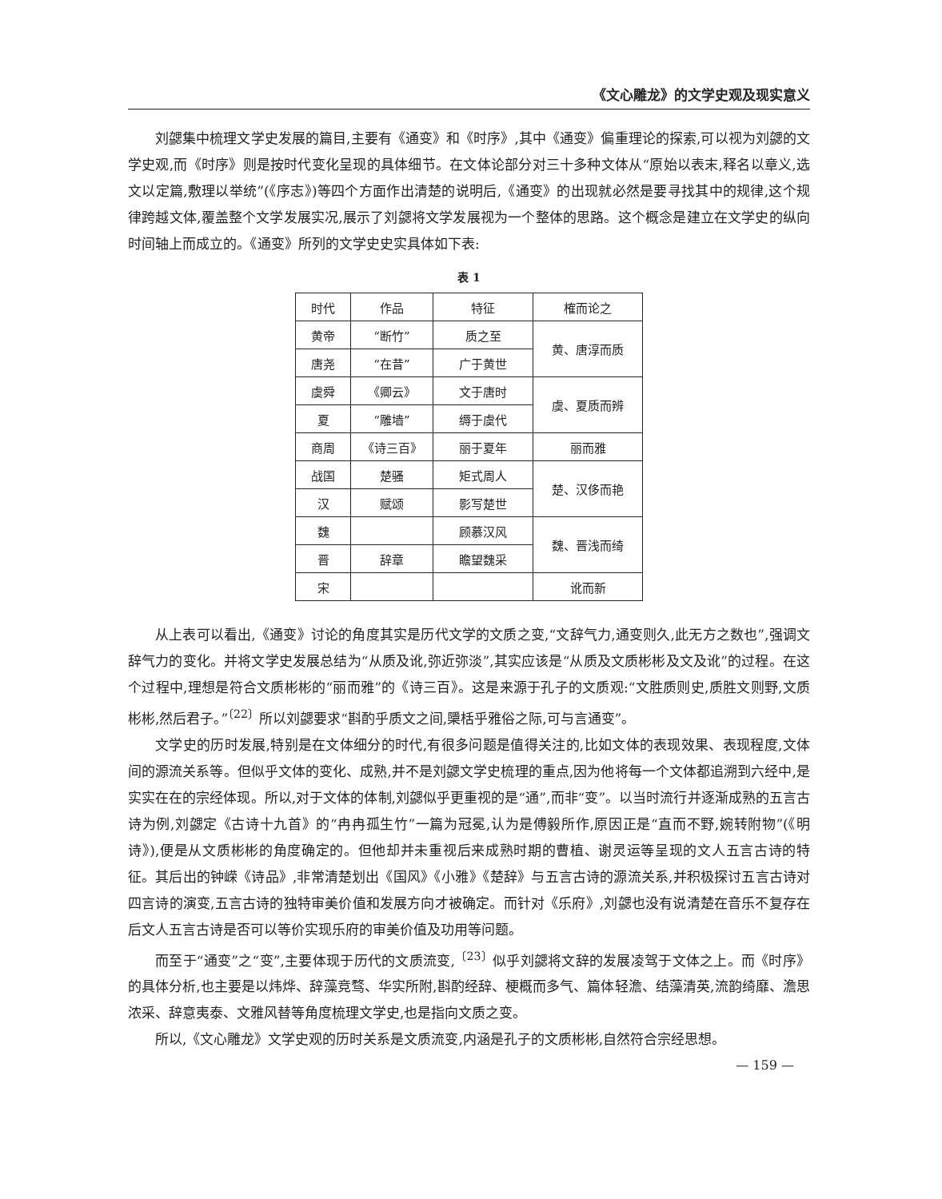《文心雕龙》的文学史观及现实意义
刘勰集中梳理文学史发展的篇目,主要有《通变》和《时序》,其中《通变》偏重理论的探索,可以视为刘勰的文学史观,而《时序》则是按时代变化呈现的具体细节。在文体论部分对三十多种文体从“原始以表末,释名以章义,选文以定篇,敷理以举统”(《序志》)等四个方面作出清楚的说明后,《通变》的出现就必然是要寻找其中的规律,这个规律跨越文体,覆盖整个文学发展实况,展示了刘勰将文学发展视为一个整体的思路。这个概念是建立在文学史的纵向时间轴上而成立的。《通变》所列的文学史史实具体如下表:
表 1
| 时代 | 作品 | 特征 | 榷而论之 |
| --- | --- | --- | --- |
| 黄帝 | “断竹” | 质之至 | 黄、唐淳而质 |
| 唐尧 | “在昔” | 广于黄世 | |
| 虞舜 | 《卿云》 | 文于唐时 | 虞、夏质而辨 |
| 夏 | “雕墙” | 缛于虞代 | |
| 商周 | 《诗三百》 | 丽于夏年 | 丽而雅 |
| 战国 | 楚骚 | 矩式周人 | 楚、汉侈而艳 |
| 汉 | 赋颂 | 影写楚世 | |
| 魏 | | 顾慕汉风 | 魏、晋浅而绮 |
| 晋 | 辞章 | 瞻望魏采 | |
| 宋 | | | 讹而新 |
从上表可以看出,《通变》讨论的角度其实是历代文学的文质之变,“文辞气力,通变则久,此无方之数也”,强调文辞气力的变化。并将文学史发展总结为“从质及讹,弥近弥淡”,其实应该是“从质及文质彬彬及文及讹”的过程。在这个过程中,理想是符合文质彬彬的“丽而雅”的《诗三百》。这是来源于孔子的文质观:“文胜质则史,质胜文则野,文质彬彬,然后君子。”<sup>〔22〕</sup>所以刘勰要求“斟酌乎质文之间,檃栝乎雅俗之际,可与言通变”。
文学史的历时发展,特别是在文体细分的时代,有很多问题是值得关注的,比如文体的表现效果、表现程度,文体间的源流关系等。但似乎文体的变化、成熟,并不是刘勰文学史梳理的重点,因为他将每一个文体都追溯到六经中,是实实在在的宗经体现。所以,对于文体的体制,刘勰似乎更重视的是“通”,而非“变”。以当时流行并逐渐成熟的五言古诗为例,刘勰定《古诗十九首》的“冉冉孤生竹”一篇为冠冕,认为是傅毅所作,原因正是“直而不野,婉转附物”(《明诗》),便是从文质彬彬的角度确定的。但他却并未重视后来成熟时期的曹植、谢灵运等呈现的文人五言古诗的特征。其后出的钟嵘《诗品》,非常清楚划出《国风》《小雅》《楚辞》与五言古诗的源流关系,并积极探讨五言古诗对四言诗的演变,五言古诗的独特审美价值和发展方向才被确定。而针对《乐府》,刘勰也没有说清楚在音乐不复存在后文人五言古诗是否可以等价实现乐府的审美价值及功用等问题。
而至于“通变”之“变”,主要体现于历代的文质流变,<sup>〔23〕</sup>似乎刘勰将文辞的发展凌驾于文体之上。而《时序》的具体分析,也主要是以炜烨、辞藻竞骛、华实所附,斟酌经辞、梗概而多气、篇体轻澹、结藻清英,流韵绮靡、澹思浓采、辞意夷泰、文雅风替等角度梳理文学史,也是指向文质之变。
所以,《文心雕龙》文学史观的历时关系是文质流变,内涵是孔子的文质彬彬,自然符合宗经思想。
— 159 —